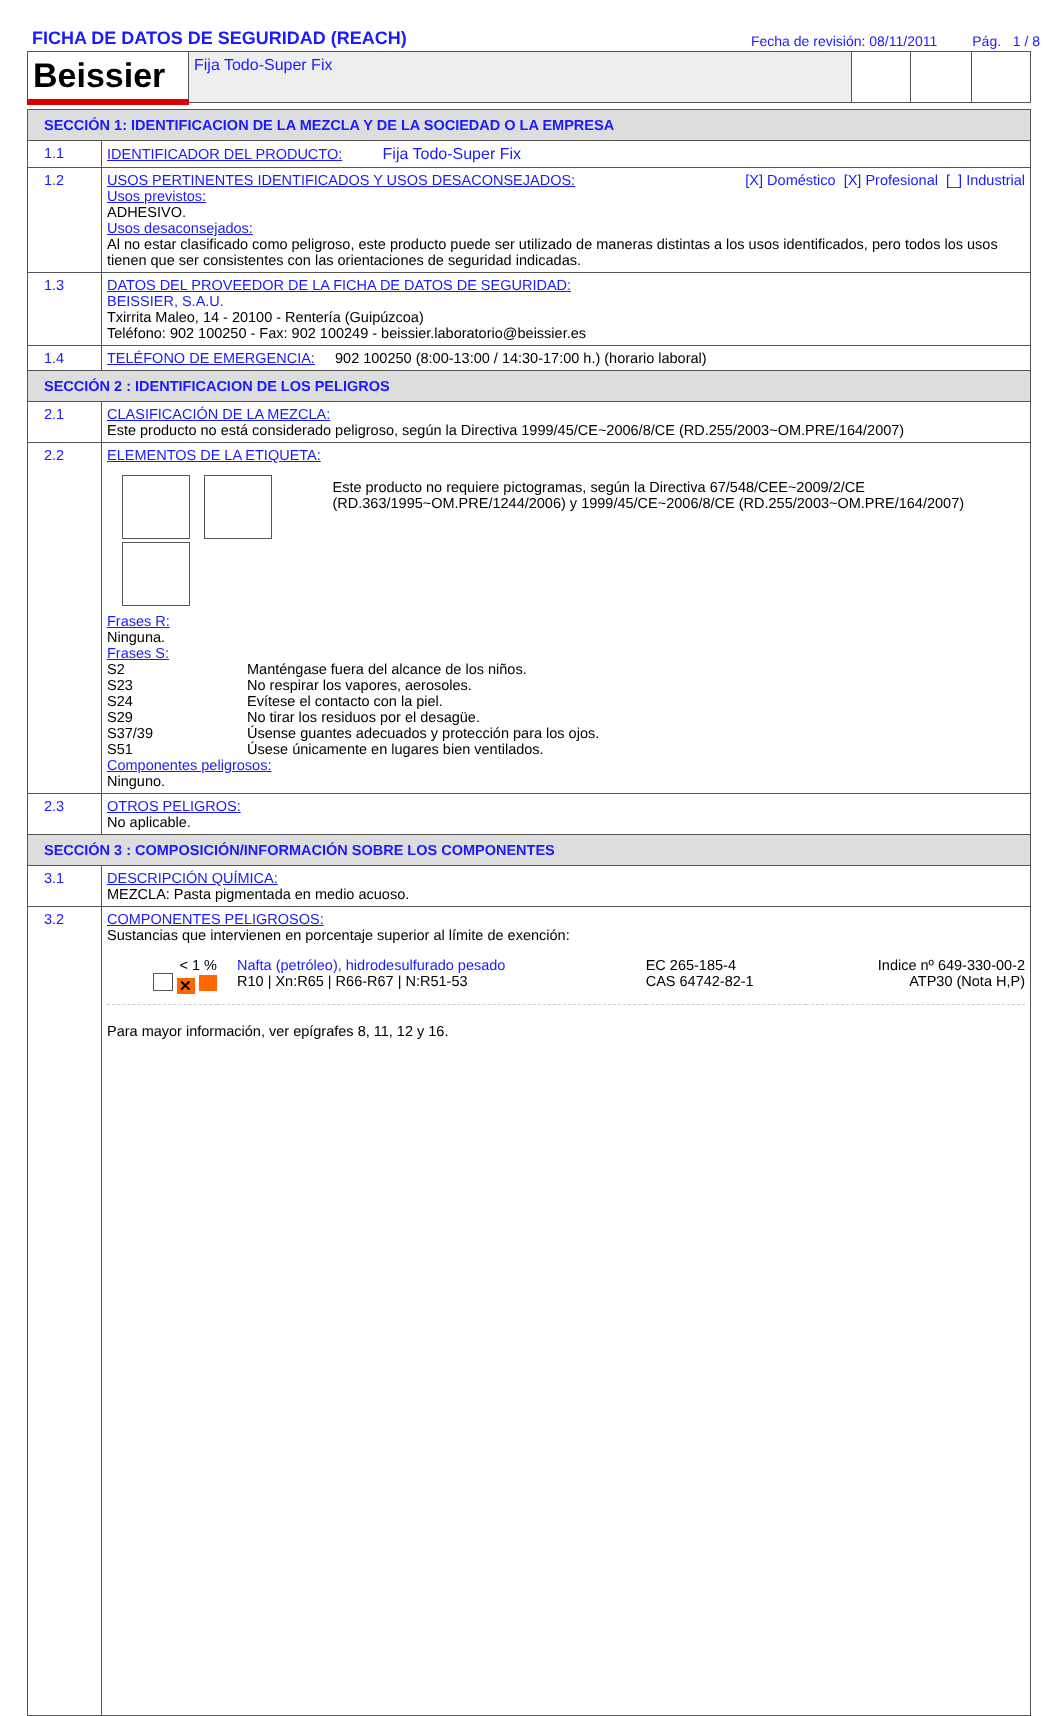FICHA DE DATOS DE SEGURIDAD (REACH)
Fecha de revisión: 08/11/2011 Pág. 1 / 8
| Beissier | Fija Todo-Super Fix | | | |
| SECCIÓN 1: IDENTIFICACION DE LA MEZCLA Y DE LA SOCIEDAD O LA EMPRESA | |
| 1.1 | IDENTIFICADOR DEL PRODUCTO: Fija Todo-Super Fix |
| 1.2 | USOS PERTINENTES IDENTIFICADOS Y USOS DESACONSEJADOS: [X] Doméstico [X] Profesional [_] Industrial Usos previstos: ADHESIVO. Usos desaconsejados: Al no estar clasificado como peligroso, este producto puede ser utilizado de maneras distintas a los usos identificados, pero todos los usos tienen que ser consistentes con las orientaciones de seguridad indicadas. |
| 1.3 | DATOS DEL PROVEEDOR DE LA FICHA DE DATOS DE SEGURIDAD: BEISSIER, S.A.U. Txirrita Maleo, 14 - 20100 - Rentería (Guipúzcoa) Teléfono: 902 100250 - Fax: 902 100249 - beissier.laboratorio@beissier.es |
| 1.4 | TELÉFONO DE EMERGENCIA: 902 100250 (8:00-13:00 / 14:30-17:00 h.) (horario laboral) |
| SECCIÓN 2 : IDENTIFICACION DE LOS PELIGROS | |
| 2.1 | CLASIFICACIÓN DE LA MEZCLA: Este producto no está considerado peligroso, según la Directiva 1999/45/CE~2006/8/CE (RD.255/2003~OM.PRE/164/2007) |
| 2.2 | ELEMENTOS DE LA ETIQUETA: Este producto no requiere pictogramas, según la Directiva 67/548/CEE~2009/2/CE (RD.363/1995~OM.PRE/1244/2006) y 1999/45/CE~2006/8/CE (RD.255/2003~OM.PRE/164/2007) Frases R: Ninguna. Frases S: / S2 / Manténgase fuera del alcance de los niños. / / S23 / No respirar los vapores, aerosoles. / / S24 / Evítese el contacto con la piel. / / S29 / No tirar los residuos por el desagüe. / / S37/39 / Úsense guantes adecuados y protección para los ojos. / / S51 / Úsese únicamente en lugares bien ventilados. / Componentes peligrosos: Ninguno. |
| 2.3 | OTROS PELIGROS: No aplicable. |
| SECCIÓN 3 : COMPOSICIÓN/INFORMACIÓN SOBRE LOS COMPONENTES | |
| 3.1 | DESCRIPCIÓN QUÍMICA: MEZCLA: Pasta pigmentada en medio acuoso. |
| 3.2 | COMPONENTES PELIGROSOS: Sustancias que intervienen en porcentaje superior al límite de exención: / < 1 % ✕ / Nafta (petróleo), hidrodesulfurado pesado R10 / Xn:R65 / R66-R67 / N:R51-53 / EC 265-185-4 CAS 64742-82-1 / Indice nº 649-330-00-2 ATP30 (Nota H,P) / Para mayor información, ver epígrafes 8, 11, 12 y 16. |